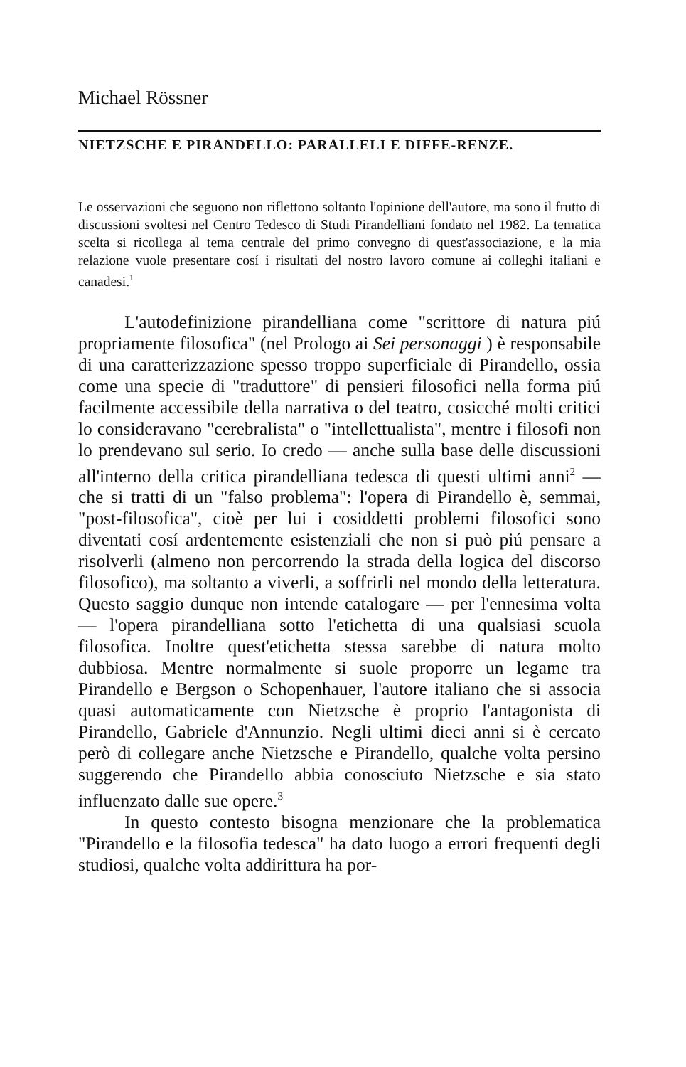Michael Rössner
NIETZSCHE E PIRANDELLO: PARALLELI E DIFFE-RENZE.
Le osservazioni che seguono non riflettono soltanto l'opinione dell'autore, ma sono il frutto di discussioni svoltesi nel Centro Tedesco di Studi Pirandelliani fondato nel 1982. La tematica scelta si ricollega al tema centrale del primo convegno di quest'associazione, e la mia relazione vuole presentare cosí i risultati del nostro lavoro comune ai colleghi italiani e canadesi.<sup>1</sup>
L'autodefinizione pirandelliana come "scrittore di natura piú propriamente filosofica" (nel Prologo ai Sei personaggi ) è responsabile di una caratterizzazione spesso troppo superficiale di Pirandello, ossia come una specie di "traduttore" di pensieri filosofici nella forma piú facilmente accessibile della narrativa o del teatro, cosicché molti critici lo consideravano "cerebralista" o "intellettualista", mentre i filosofi non lo prendevano sul serio. Io credo — anche sulla base delle discussioni all'interno della critica pirandelliana tedesca di questi ultimi anni<sup>2</sup> — che si tratti di un "falso problema": l'opera di Pirandello è, semmai, "post-filosofica", cioè per lui i cosiddetti problemi filosofici sono diventati cosí ardentemente esistenziali che non si può piú pensare a risolverli (almeno non percorrendo la strada della logica del discorso filosofico), ma soltanto a viverli, a soffrirli nel mondo della letteratura. Questo saggio dunque non intende catalogare — per l'ennesima volta — l'opera pirandelliana sotto l'etichetta di una qualsiasi scuola filosofica. Inoltre quest'etichetta stessa sarebbe di natura molto dubbiosa. Mentre normalmente si suole proporre un legame tra Pirandello e Bergson o Schopenhauer, l'autore italiano che si associa quasi automaticamente con Nietzsche è proprio l'antagonista di Pirandello, Gabriele d'Annunzio. Negli ultimi dieci anni si è cercato però di collegare anche Nietzsche e Pirandello, qualche volta persino suggerendo che Pirandello abbia conosciuto Nietzsche e sia stato influenzato dalle sue opere.<sup>3</sup>
In questo contesto bisogna menzionare che la problematica "Pirandello e la filosofia tedesca" ha dato luogo a errori frequenti degli studiosi, qualche volta addirittura ha por-